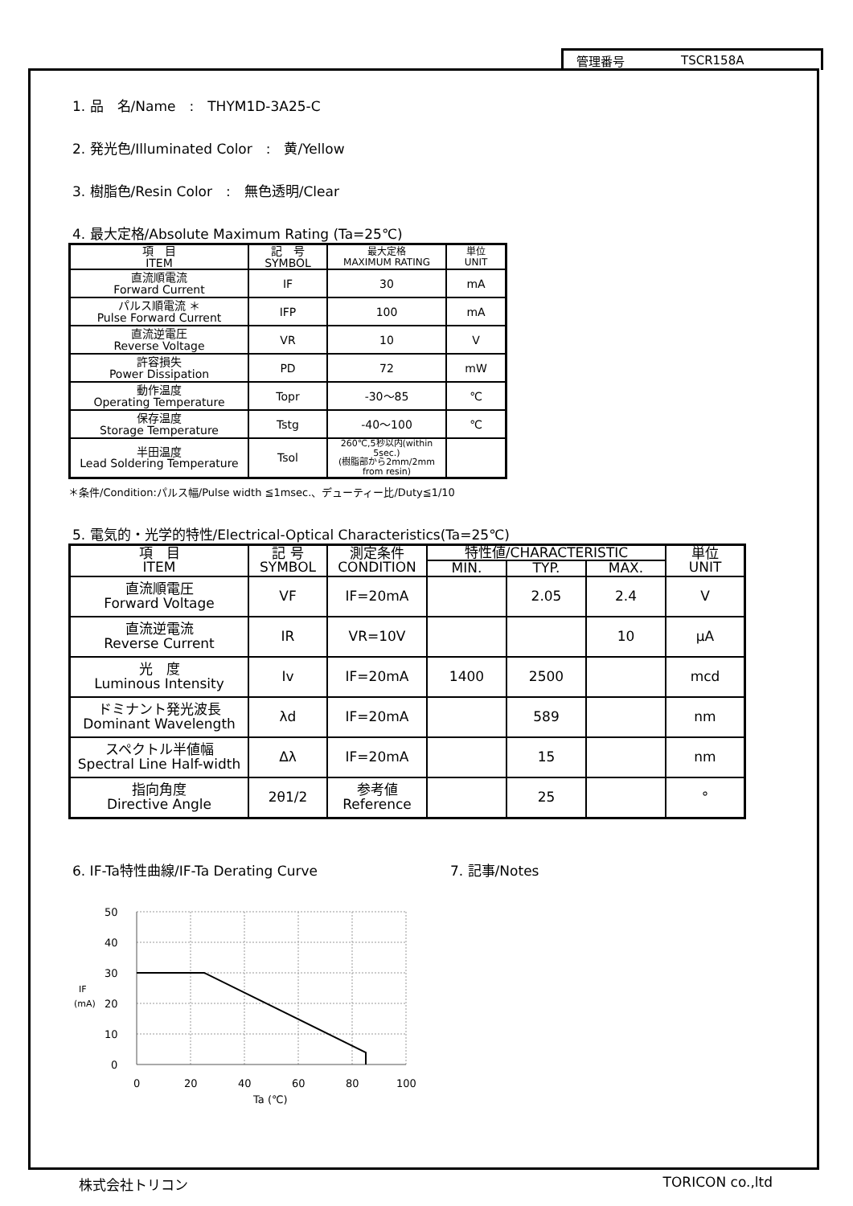管理番号 TSCR158A
1. 品　名/Name　:　THYM1D-3A25-C
2. 発光色/Illuminated Color　:　黄/Yellow
3. 樹脂色/Resin Color　:　無色透明/Clear
4. 最大定格/Absolute Maximum Rating (Ta=25℃)
| 項 目 ITEM | 記 号 SYMBOL | 最大定格 MAXIMUM RATING | 単位 UNIT |
| --- | --- | --- | --- |
| 直流順電流 Forward Current | IF | 30 | mA |
| パルス順電流 ＊ Pulse Forward Current | IFP | 100 | mA |
| 直流逆電圧 Reverse Voltage | VR | 10 | V |
| 許容損失 Power Dissipation | PD | 72 | mW |
| 動作温度 Operating Temperature | Topr | -30～85 | ℃ |
| 保存温度 Storage Temperature | Tstg | -40～100 | ℃ |
| 半田温度 Lead Soldering Temperature | Tsol | 260℃,5秒以内(within 5sec.) (樹脂部から2mm/2mm from resin) | |
＊条件/Condition:パルス幅/Pulse width ≦1msec.、デューティー比/Duty≦1/10
5. 電気的・光学的特性/Electrical-Optical Characteristics(Ta=25℃)
| 項 目 ITEM | 記 号 SYMBOL | 測定条件 CONDITION | 特性値/CHARACTERISTIC | | | 単位 UNIT |
| --- | --- | --- | --- | --- | --- | --- |
| | | | MIN. | TYP. | MAX. | |
| 直流順電圧 Forward Voltage | VF | IF=20mA | | 2.05 | 2.4 | V |
| 直流逆電流 Reverse Current | IR | VR=10V | | | 10 | μA |
| 光 度 Luminous Intensity | Iv | IF=20mA | 1400 | 2500 | | mcd |
| ドミナント発光波長 Dominant Wavelength | λd | IF=20mA | | 589 | | nm |
| スペクトル半値幅 Spectral Line Half-width | Δλ | IF=20mA | | 15 | | nm |
| 指向角度 Directive Angle | 2θ1/2 | 参考値 Reference | | 25 | | ° |
6. IF-Ta特性曲線/IF-Ta Derating Curve 7. 記事/Notes
50
40
30
20
10
0
IF
(mA)
0
20
40
60
80
100
Ta (℃)
株式会社トリコン TORICON co.,ltd